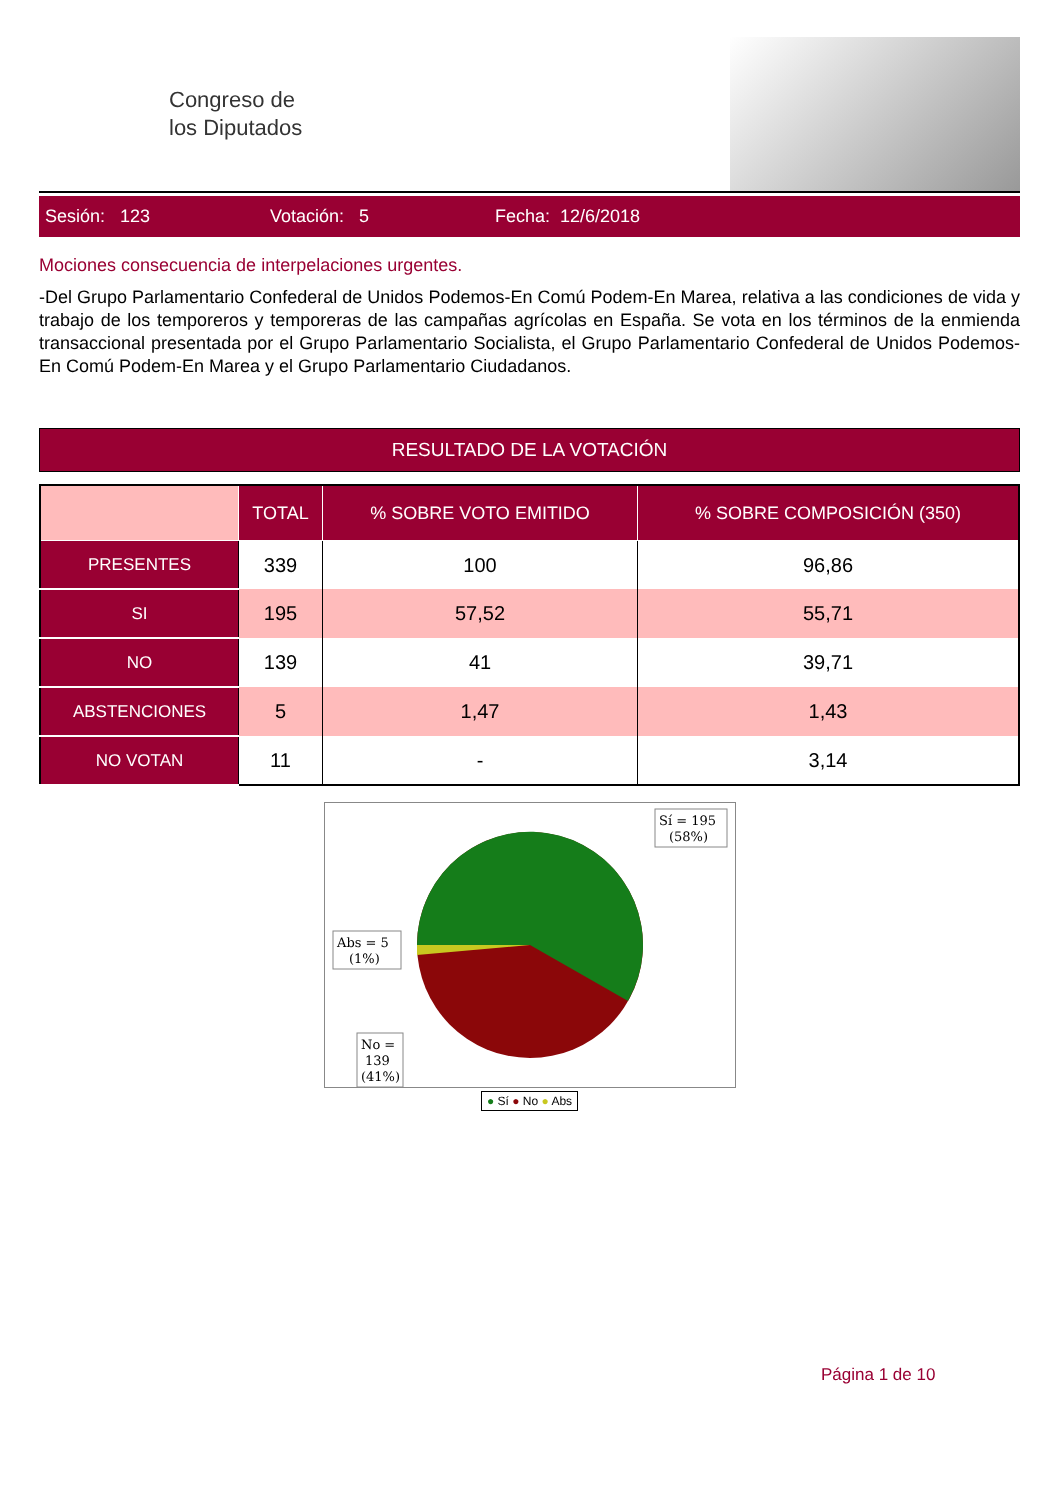Congreso de
los Diputados
Sesión: 123 Votación: 5 Fecha: 12/6/2018
Mociones consecuencia de interpelaciones urgentes.
-Del Grupo Parlamentario Confederal de Unidos Podemos-En Comú Podem-En Marea, relativa a las condiciones de vida y trabajo de los temporeros y temporeras de las campañas agrícolas en España. Se vota en los términos de la enmienda transaccional presentada por el Grupo Parlamentario Socialista, el Grupo Parlamentario Confederal de Unidos Podemos-En Comú Podem-En Marea y el Grupo Parlamentario Ciudadanos.
RESULTADO DE LA VOTACIÓN
| | TOTAL | % SOBRE VOTO EMITIDO | % SOBRE COMPOSICIÓN (350) |
| --- | --- | --- | --- |
| PRESENTES | 339 | 100 | 96,86 |
| SI | 195 | 57,52 | 55,71 |
| NO | 139 | 41 | 39,71 |
| ABSTENCIONES | 5 | 1,47 | 1,43 |
| NO VOTAN | 11 | - | 3,14 |
Sí = 195
(58%)
Abs = 5
(1%)
No =
139
(41%)
● Sí ● No ● Abs
Página 1 de 10